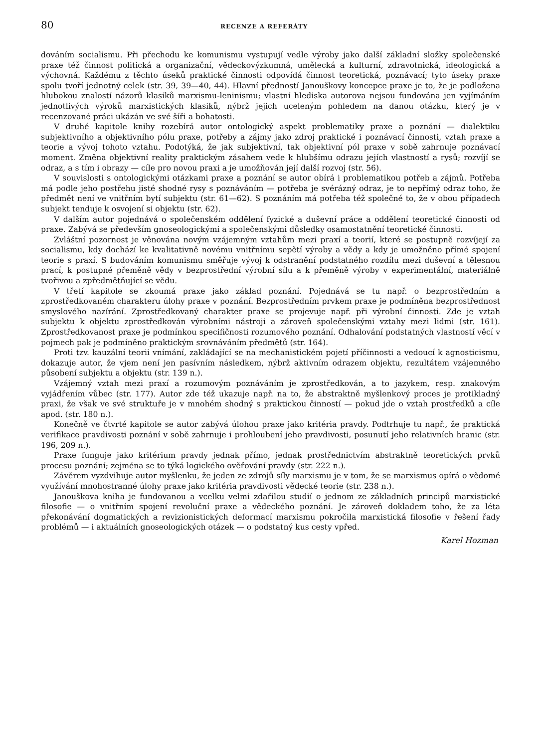80 RECENZE A REFERÁTY
dováním socialismu. Při přechodu ke komunismu vystupují vedle výroby jako další základní složky společenské praxe též činnost politická a organizační, vědeckovýzkumná, umělecká a kulturní, zdravotnická, ideologická a výchovná. Každému z těchto úseků praktické činnosti odpovídá činnost teoretická, poznávací; tyto úseky praxe spolu tvoří jednotný celek (str. 39, 39—40, 44). Hlavní předností Janouškovy koncepce praxe je to, že je podložena hlubokou znalostí názorů klasiků marxismu-leninismu; vlastní hlediska autorova nejsou fundována jen vyjímáním jednotlivých výroků marxistických klasiků, nýbrž jejich uceleným pohledem na danou otázku, který je v recenzované práci ukázán ve své šíři a bohatosti.
V druhé kapitole knihy rozebírá autor ontologický aspekt problematiky praxe a poznání — dialektiku subjektivního a objektivního pólu praxe, potřeby a zájmy jako zdroj praktické i poznávací činnosti, vztah praxe a teorie a vývoj tohoto vztahu. Podotýká, že jak subjektivní, tak objektivní pól praxe v sobě zahrnuje poznávací moment. Změna objektivní reality praktickým zásahem vede k hlubšímu odrazu jejích vlastností a rysů; rozvíjí se odraz, a s tím i obrazy — cíle pro novou praxi a je umožňován její další rozvoj (str. 56).
V souvislosti s ontologickými otázkami praxe a poznání se autor obírá i problematikou potřeb a zájmů. Potřeba má podle jeho postřehu jisté shodné rysy s poznáváním — potřeba je svérázný odraz, je to nepřímý odraz toho, že předmět není ve vnitřním bytí subjektu (str. 61—62). S poznáním má potřeba též společné to, že v obou případech subjekt tenduje k osvojení si objektu (str. 62).
V dalším autor pojednává o společenském oddělení fyzické a duševní práce a oddělení teoretické činnosti od praxe. Zabývá se především gnoseologickými a společenskými důsledky osamostatnění teoretické činnosti.
Zvláštní pozornost je věnována novým vzájemným vztahům mezi praxí a teorií, které se postupně rozvíjejí za socialismu, kdy dochází ke kvalitativně novému vnitřnímu sepětí výroby a vědy a kdy je umožněno přímé spojení teorie s praxí. S budováním komunismu směřuje vývoj k odstranění podstatného rozdílu mezi duševní a tělesnou prací, k postupné přeměně vědy v bezprostřední výrobní sílu a k přeměně výroby v experimentální, materiálně tvořivou a zpředmětňující se vědu.
V třetí kapitole se zkoumá praxe jako základ poznání. Pojednává se tu např. o bezprostředním a zprostředkovaném charakteru úlohy praxe v poznání. Bezprostředním prvkem praxe je podmíněna bezprostřednost smyslového nazírání. Zprostředkovaný charakter praxe se projevuje např. při výrobní činnosti. Zde je vztah subjektu k objektu zprostředkován výrobními nástroji a zároveň společenskými vztahy mezi lidmi (str. 161). Zprostředkovanost praxe je podmínkou specifičnosti rozumového poznání. Odhalování podstatných vlastností věcí v pojmech pak je podmíněno praktickým srovnáváním předmětů (str. 164).
Proti tzv. kauzální teorii vnímání, zakládající se na mechanistickém pojetí příčinnosti a vedoucí k agnosticismu, dokazuje autor, že vjem není jen pasívním následkem, nýbrž aktivním odrazem objektu, rezultátem vzájemného působení subjektu a objektu (str. 139 n.).
Vzájemný vztah mezi praxí a rozumovým poznáváním je zprostředkován, a to jazykem, resp. znakovým vyjádřením vůbec (str. 177). Autor zde též ukazuje např. na to, že abstraktně myšlenkový proces je protikladný praxi, že však ve své struktuře je v mnohém shodný s praktickou činností — pokud jde o vztah prostředků a cíle apod. (str. 180 n.).
Konečně ve čtvrté kapitole se autor zabývá úlohou praxe jako kritéria pravdy. Podtrhuje tu např., že praktická verifikace pravdivosti poznání v sobě zahrnuje i prohloubení jeho pravdivosti, posunutí jeho relativních hranic (str. 196, 209 n.).
Praxe funguje jako kritérium pravdy jednak přímo, jednak prostřednictvím abstraktně teoretických prvků procesu poznání; zejména se to týká logického ověřování pravdy (str. 222 n.).
Závěrem vyzdvihuje autor myšlenku, že jeden ze zdrojů síly marxismu je v tom, že se marxismus opírá o vědomé využívání mnohostranné úlohy praxe jako kritéria pravdivosti vědecké teorie (str. 238 n.).
Janouškova kniha je fundovanou a vcelku velmi zdařilou studií o jednom ze základních principů marxistické filosofie — o vnitřním spojení revoluční praxe a vědeckého poznání. Je zároveň dokladem toho, že za léta překonávání dogmatických a revizionistických deformací marxismu pokročila marxistická filosofie v řešení řady problémů — i aktuálních gnoseologických otázek — o podstatný kus cesty vpřed.
Karel Hozman